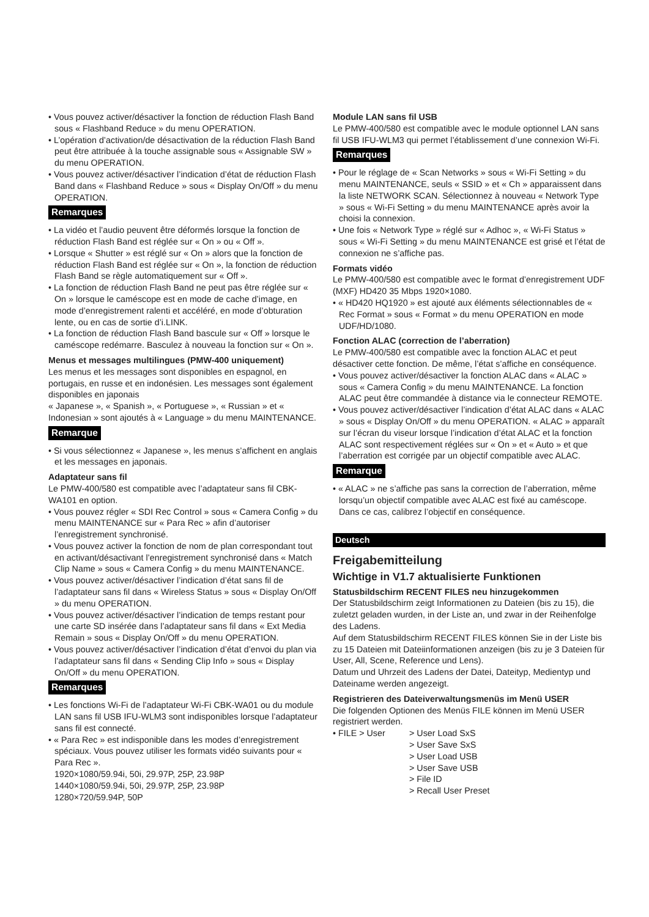• Vous pouvez activer/désactiver la fonction de réduction Flash Band sous « Flashband Reduce » du menu OPERATION.
• L’opération d’activation/de désactivation de la réduction Flash Band peut être attribuée à la touche assignable sous « Assignable SW » du menu OPERATION.
• Vous pouvez activer/désactiver l’indication d’état de réduction Flash Band dans « Flashband Reduce » sous « Display On/Off » du menu OPERATION.
Remarques
• La vidéo et l’audio peuvent être déformés lorsque la fonction de réduction Flash Band est réglée sur « On » ou « Off ».
• Lorsque « Shutter » est réglé sur « On » alors que la fonction de réduction Flash Band est réglée sur « On », la fonction de réduction Flash Band se règle automatiquement sur « Off ».
• La fonction de réduction Flash Band ne peut pas être réglée sur « On » lorsque le caméscope est en mode de cache d’image, en mode d’enregistrement ralenti et accéléré, en mode d’obturation lente, ou en cas de sortie d’i.LINK.
• La fonction de réduction Flash Band bascule sur « Off » lorsque le caméscope redémarre. Basculez à nouveau la fonction sur « On ».
Menus et messages multilingues (PMW-400 uniquement)
Les menus et les messages sont disponibles en espagnol, en portugais, en russe et en indonésien. Les messages sont également disponibles en japonais
« Japanese », « Spanish », « Portuguese », « Russian » et « Indonesian » sont ajoutés à « Language » du menu MAINTENANCE.
Remarque
• Si vous sélectionnez « Japanese », les menus s’affichent en anglais et les messages en japonais.
Adaptateur sans fil
Le PMW-400/580 est compatible avec l’adaptateur sans fil CBK-WA101 en option.
• Vous pouvez régler « SDI Rec Control » sous « Camera Config » du menu MAINTENANCE sur « Para Rec » afin d’autoriser l’enregistrement synchronisé.
• Vous pouvez activer la fonction de nom de plan correspondant tout en activant/désactivant l’enregistrement synchronisé dans « Match Clip Name » sous « Camera Config » du menu MAINTENANCE.
• Vous pouvez activer/désactiver l’indication d’état sans fil de l’adaptateur sans fil dans « Wireless Status » sous « Display On/Off » du menu OPERATION.
• Vous pouvez activer/désactiver l’indication de temps restant pour une carte SD insérée dans l’adaptateur sans fil dans « Ext Media Remain » sous « Display On/Off » du menu OPERATION.
• Vous pouvez activer/désactiver l’indication d’état d’envoi du plan via l’adaptateur sans fil dans « Sending Clip Info » sous « Display On/Off » du menu OPERATION.
Remarques
• Les fonctions Wi-Fi de l’adaptateur Wi-Fi CBK-WA01 ou du module LAN sans fil USB IFU-WLM3 sont indisponibles lorsque l’adaptateur sans fil est connecté.
• « Para Rec » est indisponible dans les modes d’enregistrement spéciaux. Vous pouvez utiliser les formats vidéo suivants pour « Para Rec ».
1920×1080/59.94i, 50i, 29.97P, 25P, 23.98P
1440×1080/59.94i, 50i, 29.97P, 25P, 23.98P
1280×720/59.94P, 50P
Module LAN sans fil USB
Le PMW-400/580 est compatible avec le module optionnel LAN sans fil USB IFU-WLM3 qui permet l’établissement d’une connexion Wi-Fi.
Remarques
• Pour le réglage de « Scan Networks » sous « Wi-Fi Setting » du menu MAINTENANCE, seuls « SSID » et « Ch » apparaissent dans la liste NETWORK SCAN. Sélectionnez à nouveau « Network Type » sous « Wi-Fi Setting » du menu MAINTENANCE après avoir la choisi la connexion.
• Une fois « Network Type » réglé sur « Adhoc », « Wi-Fi Status » sous « Wi-Fi Setting » du menu MAINTENANCE est grisé et l’état de connexion ne s’affiche pas.
Formats vidéo
Le PMW-400/580 est compatible avec le format d’enregistrement UDF (MXF) HD420 35 Mbps 1920×1080.
• « HD420 HQ1920 » est ajouté aux éléments sélectionnables de « Rec Format » sous « Format » du menu OPERATION en mode UDF/HD/1080.
Fonction ALAC (correction de l’aberration)
Le PMW-400/580 est compatible avec la fonction ALAC et peut désactiver cette fonction. De même, l’état s’affiche en conséquence.
• Vous pouvez activer/désactiver la fonction ALAC dans « ALAC » sous « Camera Config » du menu MAINTENANCE. La fonction ALAC peut être commandée à distance via le connecteur REMOTE.
• Vous pouvez activer/désactiver l’indication d’état ALAC dans « ALAC » sous « Display On/Off » du menu OPERATION. « ALAC » apparaît sur l’écran du viseur lorsque l’indication d’état ALAC et la fonction ALAC sont respectivement réglées sur « On » et « Auto » et que l’aberration est corrigée par un objectif compatible avec ALAC.
Remarque
• « ALAC » ne s’affiche pas sans la correction de l’aberration, même lorsqu’un objectif compatible avec ALAC est fixé au caméscope. Dans ce cas, calibrez l’objectif en conséquence.
Deutsch
Freigabemitteilung
Wichtige in V1.7 aktualisierte Funktionen
Statusbildschirm RECENT FILES neu hinzugekommen
Der Statusbildschirm zeigt Informationen zu Dateien (bis zu 15), die zuletzt geladen wurden, in der Liste an, und zwar in der Reihenfolge des Ladens.
Auf dem Statusbildschirm RECENT FILES können Sie in der Liste bis zu 15 Dateien mit Dateiinformationen anzeigen (bis zu je 3 Dateien für User, All, Scene, Reference und Lens).
Datum und Uhrzeit des Ladens der Datei, Dateityp, Medientyp und Dateiname werden angezeigt.
Registrieren des Dateiverwaltungsmenüs im Menü USER
Die folgenden Optionen des Menüs FILE können im Menü USER registriert werden.
| • FILE > User | > User Load SxS > User Save SxS > User Load USB > User Save USB > File ID > Recall User Preset |